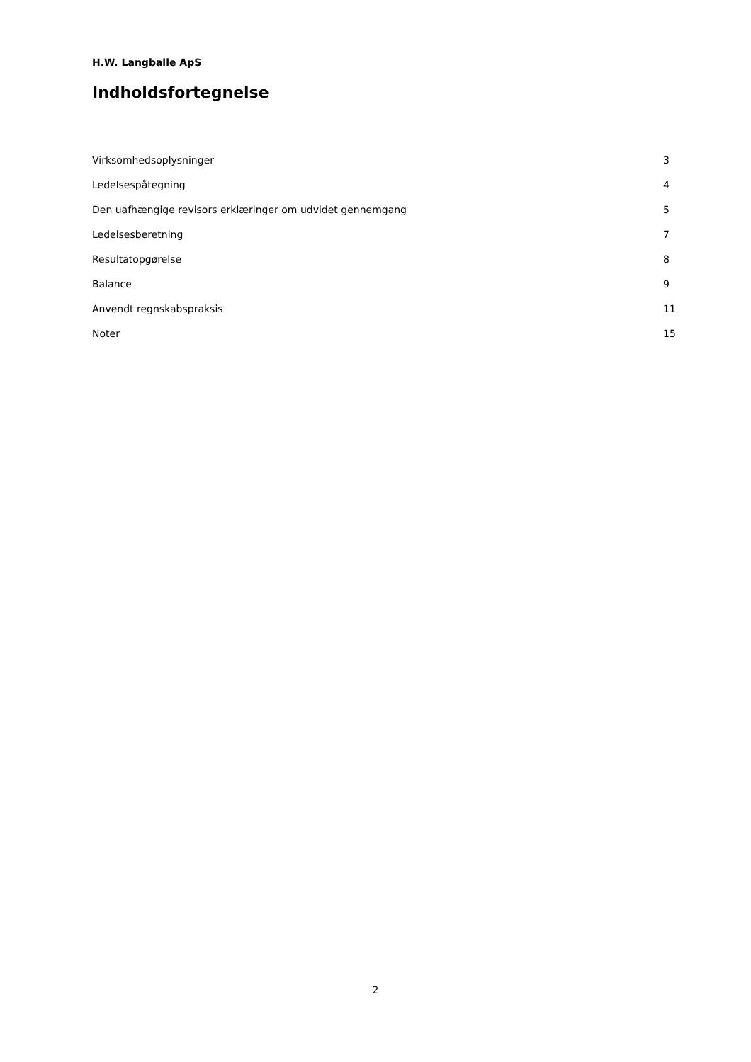H.W. Langballe ApS
Indholdsfortegnelse
| Virksomhedsoplysninger | 3 |
| Ledelsespåtegning | 4 |
| Den uafhængige revisors erklæringer om udvidet gennemgang | 5 |
| Ledelsesberetning | 7 |
| Resultatopgørelse | 8 |
| Balance | 9 |
| Anvendt regnskabspraksis | 11 |
| Noter | 15 |
2